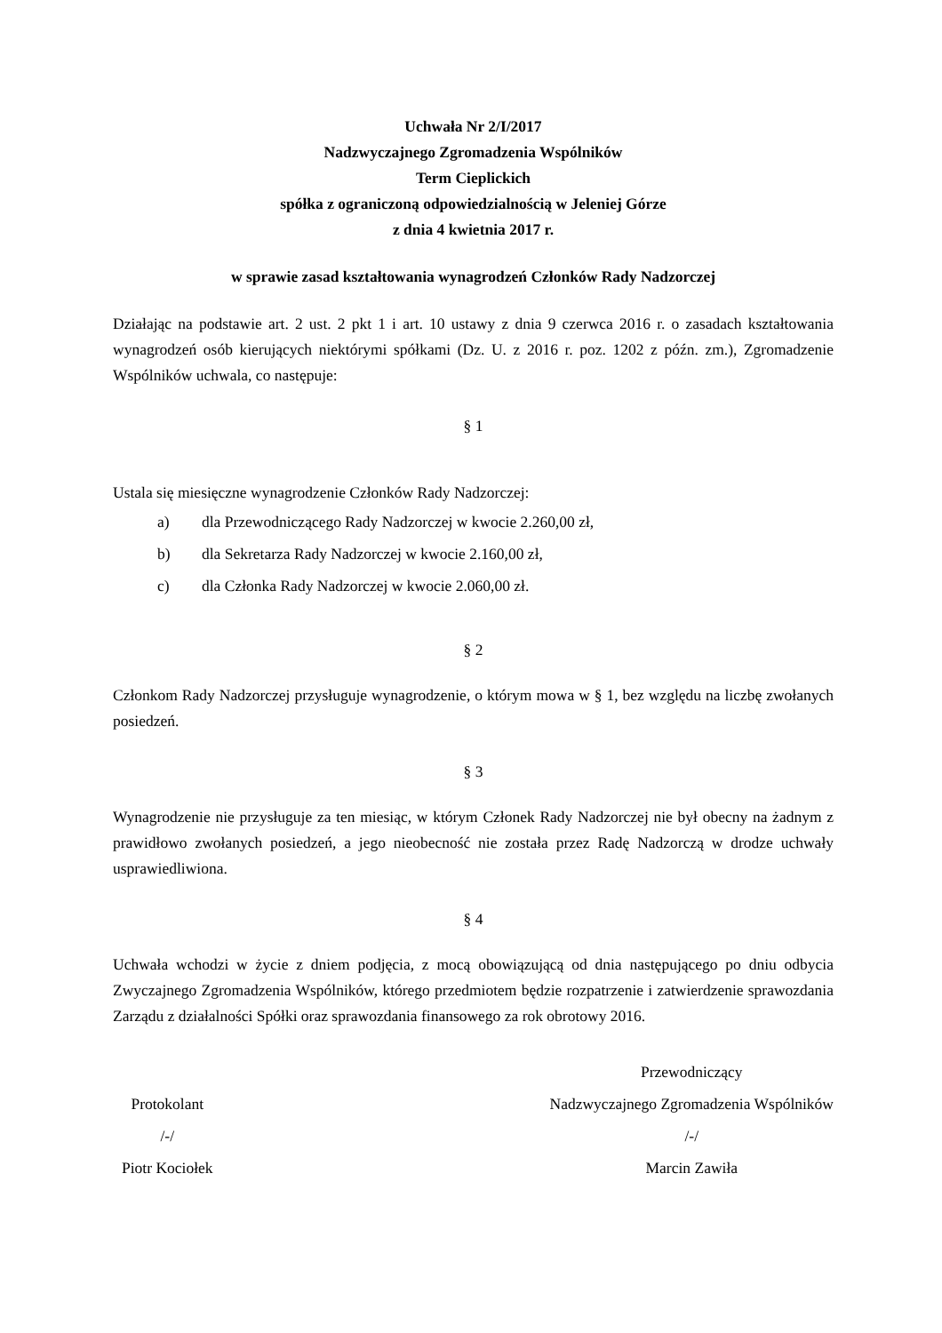Uchwała Nr 2/I/2017
Nadzwyczajnego Zgromadzenia Wspólników
Term Cieplickich
spółka z ograniczoną odpowiedzialnością w Jeleniej Górze
z dnia 4 kwietnia 2017 r.
w sprawie zasad kształtowania wynagrodzeń Członków Rady Nadzorczej
Działając na podstawie art. 2 ust. 2 pkt 1 i art. 10 ustawy z dnia 9 czerwca 2016 r. o zasadach kształtowania wynagrodzeń osób kierujących niektórymi spółkami (Dz. U. z 2016 r. poz. 1202 z późn. zm.), Zgromadzenie Wspólników uchwala, co następuje:
§ 1
Ustala się miesięczne wynagrodzenie Członków Rady Nadzorczej:
a) dla Przewodniczącego Rady Nadzorczej w kwocie 2.260,00 zł,
b) dla Sekretarza Rady Nadzorczej w kwocie 2.160,00 zł,
c) dla Członka Rady Nadzorczej w kwocie 2.060,00 zł.
§ 2
Członkom Rady Nadzorczej przysługuje wynagrodzenie, o którym mowa w § 1, bez względu na liczbę zwołanych posiedzeń.
§ 3
Wynagrodzenie nie przysługuje za ten miesiąc, w którym Członek Rady Nadzorczej nie był obecny na żadnym z prawidłowo zwołanych posiedzeń, a jego nieobecność nie została przez Radę Nadzorczą w drodze uchwały usprawiedliwiona.
§ 4
Uchwała wchodzi w życie z dniem podjęcia, z mocą obowiązującą od dnia następującego po dniu odbycia Zwyczajnego Zgromadzenia Wspólników, którego przedmiotem będzie rozpatrzenie i zatwierdzenie sprawozdania Zarządu z działalności Spółki oraz sprawozdania finansowego za rok obrotowy 2016.
Protokolant
/-/
Piotr Kociołek
Przewodniczący
Nadzwyczajnego Zgromadzenia Wspólników
/-/
Marcin Zawiła